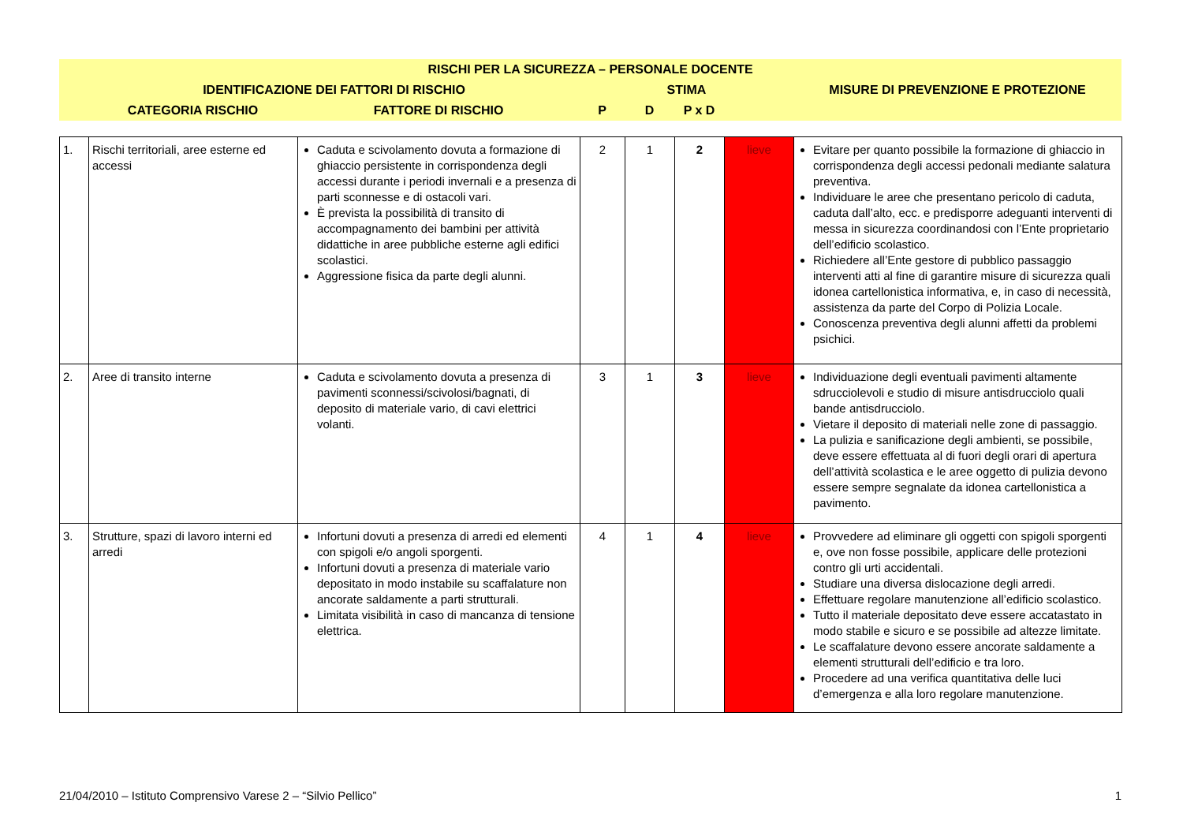| RISCHI PER LA SICUREZZA – PERSONALE DOCENTE | | | | | | | |
| | IDENTIFICAZIONE DEI FATTORI DI RISCHIO | | STIMA | | | | MISURE DI PREVENZIONE E PROTEZIONE |
| | CATEGORIA RISCHIO | FATTORE DI RISCHIO | P | D | P x D | | |
| 1. | Rischi territoriali, aree esterne ed accessi | Caduta e scivolamento dovuta a formazione di ghiaccio persistente in corrispondenza degli accessi durante i periodi invernali e a presenza di parti sconnesse e di ostacoli vari. È prevista la possibilità di transito di accompagnamento dei bambini per attività didattiche in aree pubbliche esterne agli edifici scolastici. Aggressione fisica da parte degli alunni. | 2 | 1 | 2 | lieve | Evitare per quanto possibile la formazione di ghiaccio in corrispondenza degli accessi pedonali mediante salatura preventiva. Individuare le aree che presentano pericolo di caduta, caduta dall’alto, ecc. e predisporre adeguanti interventi di messa in sicurezza coordinandosi con l’Ente proprietario dell’edificio scolastico. Richiedere all’Ente gestore di pubblico passaggio interventi atti al fine di garantire misure di sicurezza quali idonea cartellonistica informativa, e, in caso di necessità, assistenza da parte del Corpo di Polizia Locale. Conoscenza preventiva degli alunni affetti da problemi psichici. |
| 2. | Aree di transito interne | Caduta e scivolamento dovuta a presenza di pavimenti sconnessi/scivolosi/bagnati, di deposito di materiale vario, di cavi elettrici volanti. | 3 | 1 | 3 | lieve | Individuazione degli eventuali pavimenti altamente sdrucciolevoli e studio di misure antisdrucciolo quali bande antisdrucciolo. Vietare il deposito di materiali nelle zone di passaggio. La pulizia e sanificazione degli ambienti, se possibile, deve essere effettuata al di fuori degli orari di apertura dell’attività scolastica e le aree oggetto di pulizia devono essere sempre segnalate da idonea cartellonistica a pavimento. |
| 3. | Strutture, spazi di lavoro interni ed arredi | Infortuni dovuti a presenza di arredi ed elementi con spigoli e/o angoli sporgenti. Infortuni dovuti a presenza di materiale vario depositato in modo instabile su scaffalature non ancorate saldamente a parti strutturali. Limitata visibilità in caso di mancanza di tensione elettrica. | 4 | 1 | 4 | lieve | Provvedere ad eliminare gli oggetti con spigoli sporgenti e, ove non fosse possibile, applicare delle protezioni contro gli urti accidentali. Studiare una diversa dislocazione degli arredi. Effettuare regolare manutenzione all’edificio scolastico. Tutto il materiale depositato deve essere accatastato in modo stabile e sicuro e se possibile ad altezze limitate. Le scaffalature devono essere ancorate saldamente a elementi strutturali dell’edificio e tra loro. Procedere ad una verifica quantitativa delle luci d’emergenza e alla loro regolare manutenzione. |
21/04/2010 – Istituto Comprensivo Varese 2 – “Silvio Pellico” 1